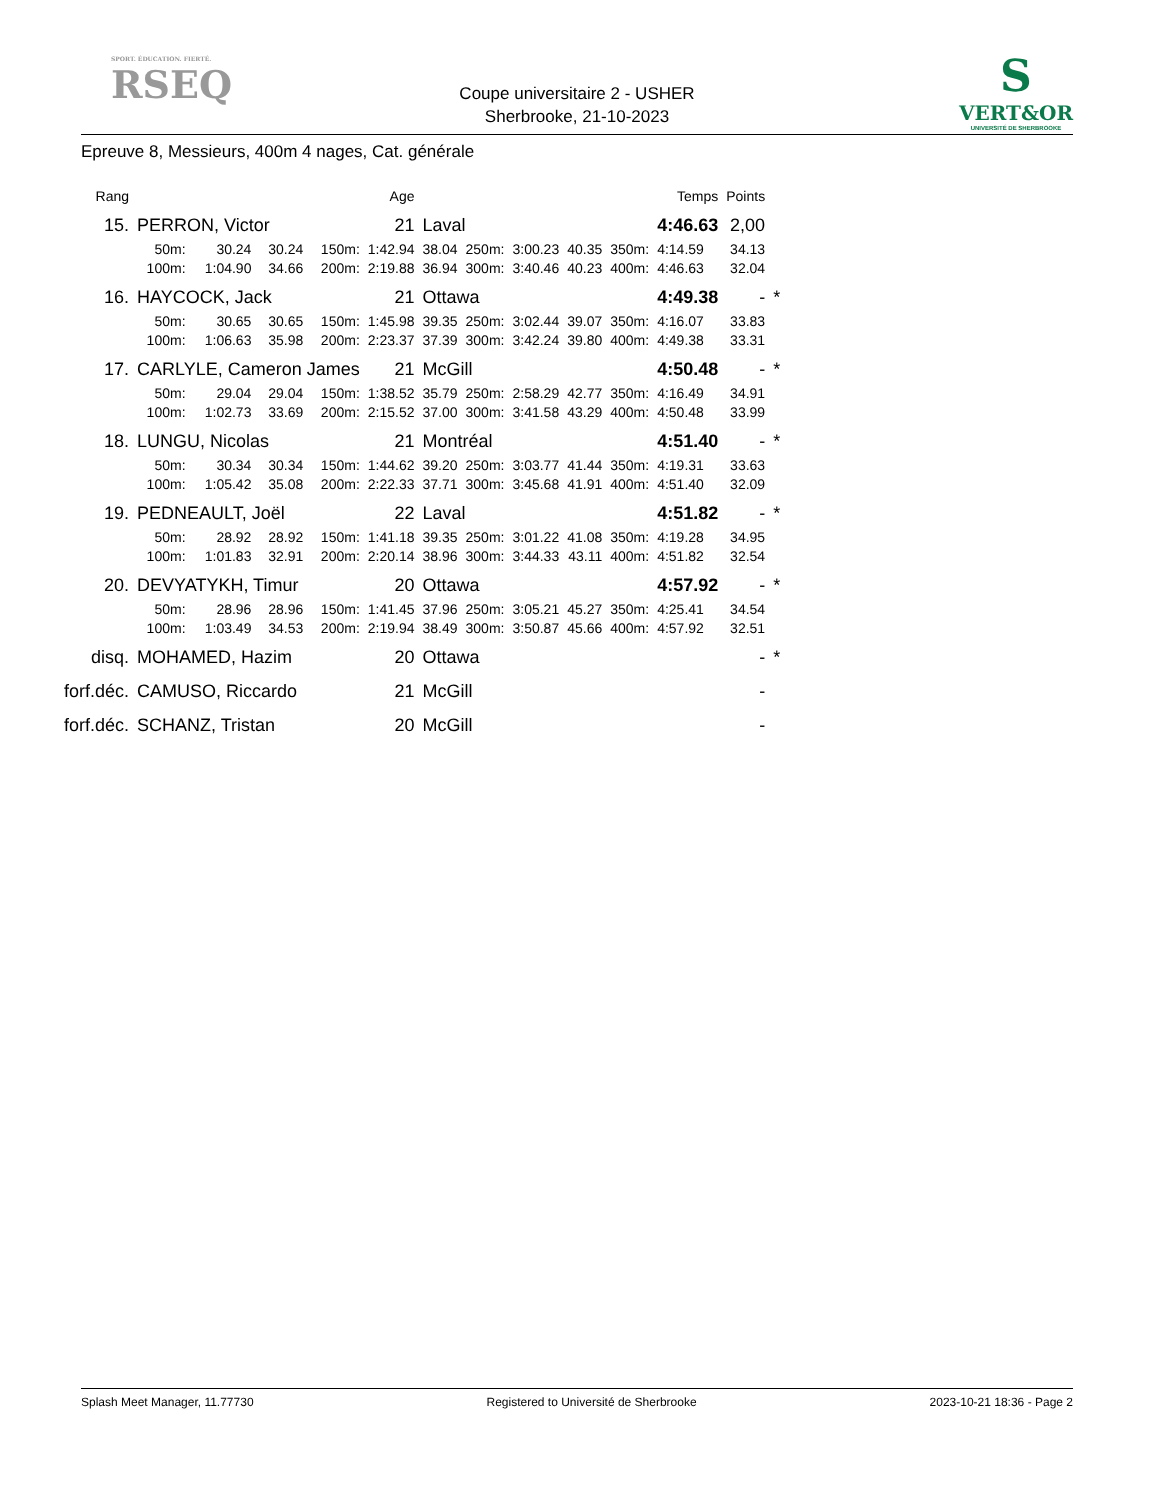SPORT. ÉDUCATION. FIERTÉ.
RSEQ
Coupe universitaire 2 - USHER
Sherbrooke, 21-10-2023
S
VERT&OR
UNIVERSITÉ DE SHERBROOKE
Epreuve 8, Messieurs, 400m 4 nages, Cat. générale
| Rang | | | | | Age | | | | | | Temps | Points | |
| --- | --- | --- | --- | --- | --- | --- | --- | --- | --- | --- | --- | --- | --- |
| 15. | PERRON, Victor | | | | 21 | Laval | | | | | 4:46.63 | 2,00 | |
| | 50m: | 30.24 | 30.24 | 150m: | 1:42.94 | 38.04 | 250m: | 3:00.23 | 40.35 | 350m: | 4:14.59 | 34.13 | |
| | 100m: | 1:04.90 | 34.66 | 200m: | 2:19.88 | 36.94 | 300m: | 3:40.46 | 40.23 | 400m: | 4:46.63 | 32.04 | |
| 16. | HAYCOCK, Jack | | | | 21 | Ottawa | | | | | 4:49.38 | - | * |
| | 50m: | 30.65 | 30.65 | 150m: | 1:45.98 | 39.35 | 250m: | 3:02.44 | 39.07 | 350m: | 4:16.07 | 33.83 | |
| | 100m: | 1:06.63 | 35.98 | 200m: | 2:23.37 | 37.39 | 300m: | 3:42.24 | 39.80 | 400m: | 4:49.38 | 33.31 | |
| 17. | CARLYLE, Cameron James | | | | 21 | McGill | | | | | 4:50.48 | - | * |
| | 50m: | 29.04 | 29.04 | 150m: | 1:38.52 | 35.79 | 250m: | 2:58.29 | 42.77 | 350m: | 4:16.49 | 34.91 | |
| | 100m: | 1:02.73 | 33.69 | 200m: | 2:15.52 | 37.00 | 300m: | 3:41.58 | 43.29 | 400m: | 4:50.48 | 33.99 | |
| 18. | LUNGU, Nicolas | | | | 21 | Montréal | | | | | 4:51.40 | - | * |
| | 50m: | 30.34 | 30.34 | 150m: | 1:44.62 | 39.20 | 250m: | 3:03.77 | 41.44 | 350m: | 4:19.31 | 33.63 | |
| | 100m: | 1:05.42 | 35.08 | 200m: | 2:22.33 | 37.71 | 300m: | 3:45.68 | 41.91 | 400m: | 4:51.40 | 32.09 | |
| 19. | PEDNEAULT, Joël | | | | 22 | Laval | | | | | 4:51.82 | - | * |
| | 50m: | 28.92 | 28.92 | 150m: | 1:41.18 | 39.35 | 250m: | 3:01.22 | 41.08 | 350m: | 4:19.28 | 34.95 | |
| | 100m: | 1:01.83 | 32.91 | 200m: | 2:20.14 | 38.96 | 300m: | 3:44.33 | 43.11 | 400m: | 4:51.82 | 32.54 | |
| 20. | DEVYATYKH, Timur | | | | 20 | Ottawa | | | | | 4:57.92 | - | * |
| | 50m: | 28.96 | 28.96 | 150m: | 1:41.45 | 37.96 | 250m: | 3:05.21 | 45.27 | 350m: | 4:25.41 | 34.54 | |
| | 100m: | 1:03.49 | 34.53 | 200m: | 2:19.94 | 38.49 | 300m: | 3:50.87 | 45.66 | 400m: | 4:57.92 | 32.51 | |
| disq. | MOHAMED, Hazim | | | | 20 | Ottawa | | | | | | - | * |
| forf.déc. | CAMUSO, Riccardo | | | | 21 | McGill | | | | | | - | |
| forf.déc. | SCHANZ, Tristan | | | | 20 | McGill | | | | | | - | |
Splash Meet Manager, 11.77730 Registered to Université de Sherbrooke 2023-10-21 18:36 - Page 2